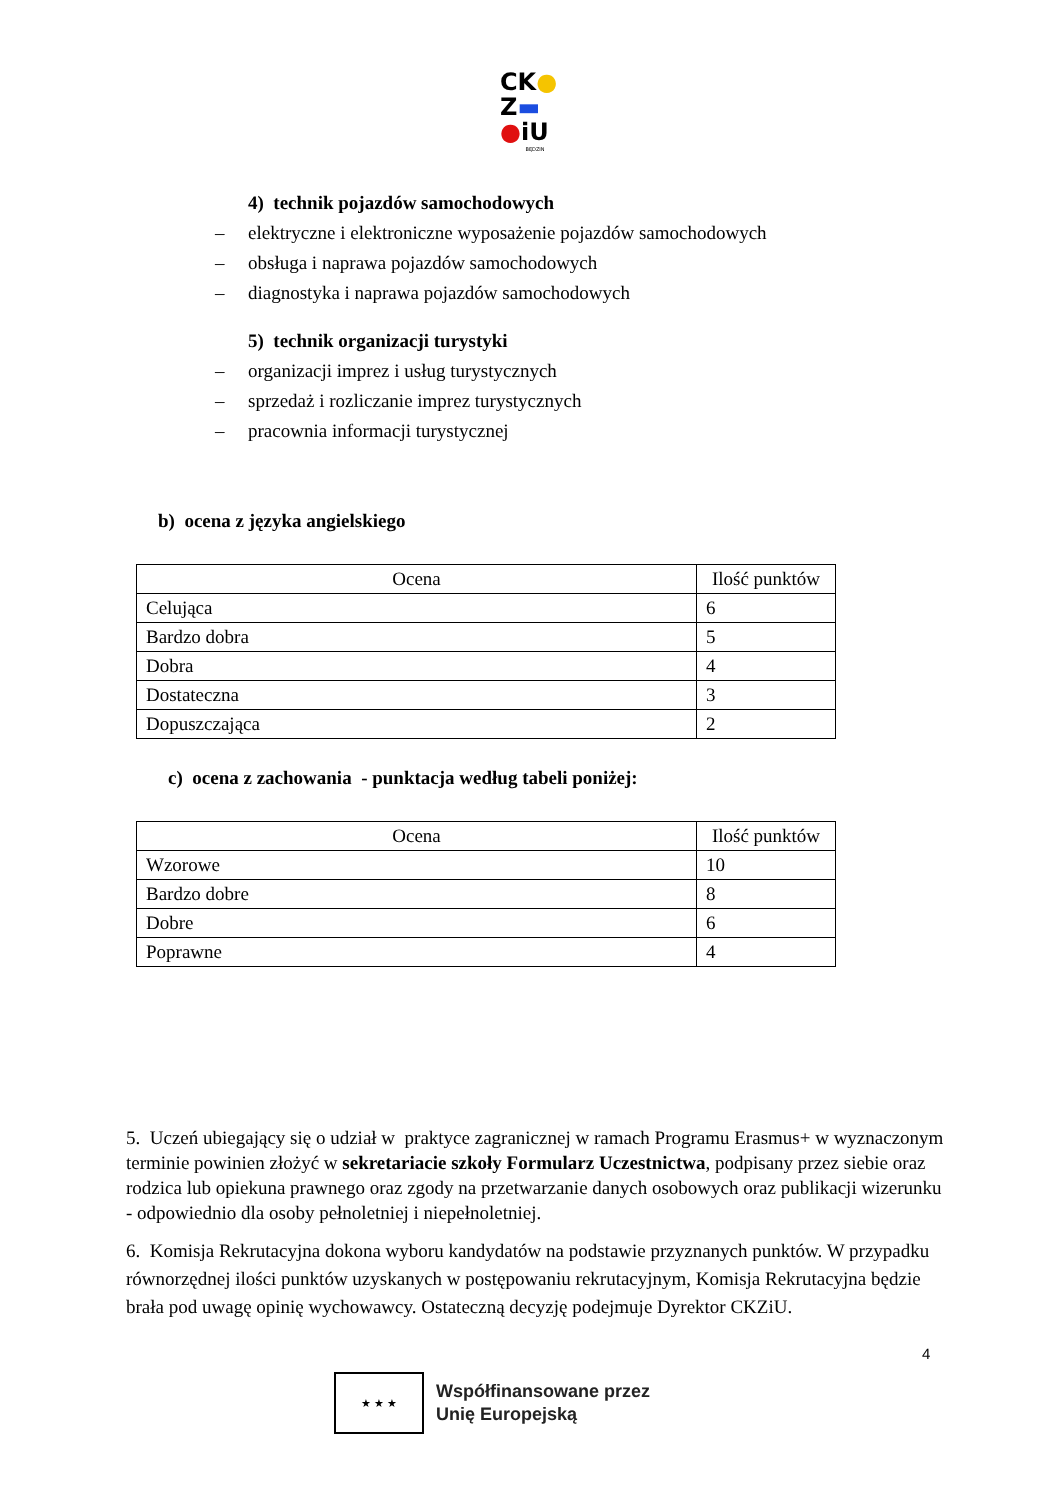CK●
Z▬
●iU
BĘDZIN
4) technik pojazdów samochodowych
– elektryczne i elektroniczne wyposażenie pojazdów samochodowych
– obsługa i naprawa pojazdów samochodowych
– diagnostyka i naprawa pojazdów samochodowych
5) technik organizacji turystyki
– organizacji imprez i usług turystycznych
– sprzedaż i rozliczanie imprez turystycznych
– pracownia informacji turystycznej
b) ocena z języka angielskiego
| Ocena | Ilość punktów |
| --- | --- |
| Celująca | 6 |
| Bardzo dobra | 5 |
| Dobra | 4 |
| Dostateczna | 3 |
| Dopuszczająca | 2 |
c) ocena z zachowania - punktacja według tabeli poniżej:
| Ocena | Ilość punktów |
| --- | --- |
| Wzorowe | 10 |
| Bardzo dobre | 8 |
| Dobre | 6 |
| Poprawne | 4 |
5. Uczeń ubiegający się o udział w praktyce zagranicznej w ramach Programu Erasmus+ w wyznaczonym terminie powinien złożyć w sekretariacie szkoły Formularz Uczestnictwa, podpisany przez siebie oraz rodzica lub opiekuna prawnego oraz zgody na przetwarzanie danych osobowych oraz publikacji wizerunku - odpowiednio dla osoby pełnoletniej i niepełnoletniej.
6. Komisja Rekrutacyjna dokona wyboru kandydatów na podstawie przyznanych punktów. W przypadku równorzędnej ilości punktów uzyskanych w postępowaniu rekrutacyjnym, Komisja Rekrutacyjna będzie brała pod uwagę opinię wychowawcy. Ostateczną decyzję podejmuje Dyrektor CKZiU.
4
★ ★ ★
Współfinansowane przez
Unię Europejską